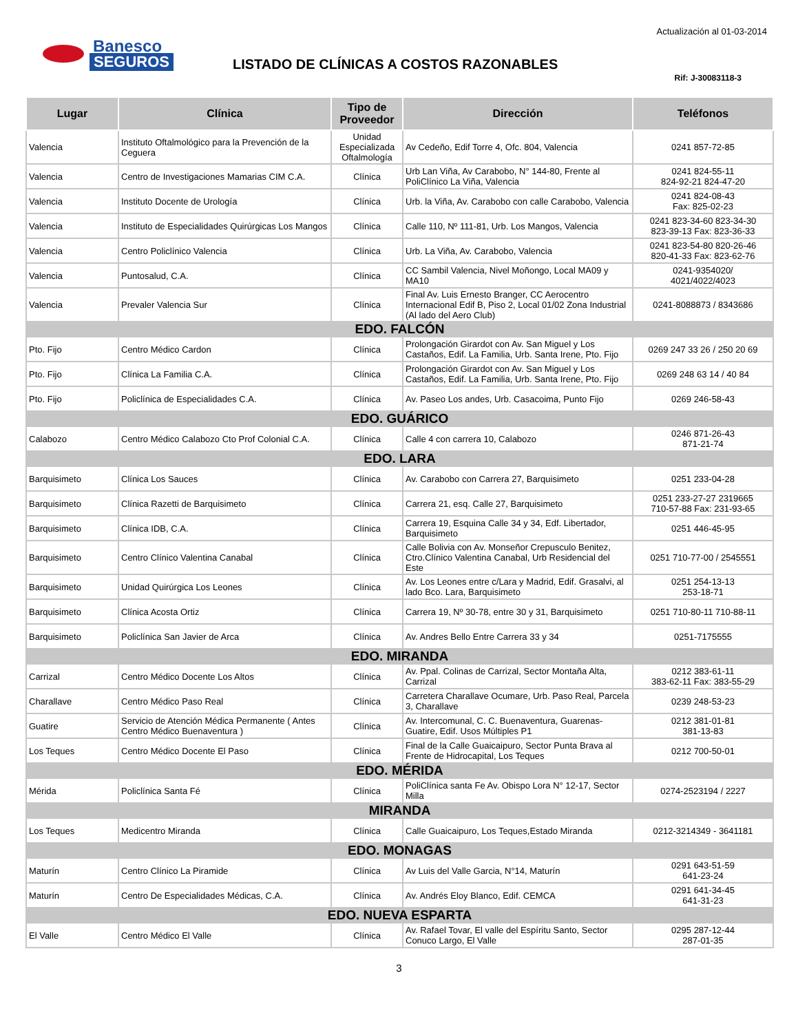Banesco
SEGUROS
Actualización al 01-03-2014
LISTADO DE CLÍNICAS A COSTOS RAZONABLES
Rif: J-30083118-3
| Lugar | Clínica | Tipo de Proveedor | Dirección | Teléfonos |
| --- | --- | --- | --- | --- |
| Valencia | Instituto Oftalmológico para la Prevención de la Ceguera | Unidad Especializada Oftalmología | Av Cedeño, Edif Torre 4, Ofc. 804, Valencia | 0241 857-72-85 |
| Valencia | Centro de Investigaciones Mamarias CIM C.A. | Clínica | Urb Lan Viña, Av Carabobo, N° 144-80, Frente al PoliClínico La Viña, Valencia | 0241 824-55-11 824-92-21 824-47-20 |
| Valencia | Instituto Docente de Urología | Clínica | Urb. la Viña, Av. Carabobo con calle Carabobo, Valencia | 0241 824-08-43 Fax: 825-02-23 |
| Valencia | Instituto de Especialidades Quirúrgicas Los Mangos | Clínica | Calle 110, Nº 111-81, Urb. Los Mangos, Valencia | 0241 823-34-60 823-34-30 823-39-13 Fax: 823-36-33 |
| Valencia | Centro Policlínico Valencia | Clínica | Urb. La Viña, Av. Carabobo, Valencia | 0241 823-54-80 820-26-46 820-41-33 Fax: 823-62-76 |
| Valencia | Puntosalud, C.A. | Clínica | CC Sambil Valencia, Nivel Moñongo, Local MA09 y MA10 | 0241-9354020/ 4021/4022/4023 |
| Valencia | Prevaler Valencia Sur | Clínica | Final Av. Luis Ernesto Branger, CC Aerocentro Internacional Edif B, Piso 2, Local 01/02 Zona Industrial (Al lado del Aero Club) | 0241-8088873 / 8343686 |
| EDO. FALCÓN | | | | |
| Pto. Fijo | Centro Médico Cardon | Clínica | Prolongación Girardot con Av. San Miguel y Los Castaños, Edif. La Familia, Urb. Santa Irene, Pto. Fijo | 0269 247 33 26 / 250 20 69 |
| Pto. Fijo | Clínica La Familia C.A. | Clínica | Prolongación Girardot con Av. San Miguel y Los Castaños, Edif. La Familia, Urb. Santa Irene, Pto. Fijo | 0269 248 63 14 / 40 84 |
| Pto. Fijo | Policlínica de Especialidades C.A. | Clínica | Av. Paseo Los andes, Urb. Casacoima, Punto Fijo | 0269 246-58-43 |
| EDO. GUÁRICO | | | | |
| Calabozo | Centro Médico Calabozo Cto Prof Colonial C.A. | Clínica | Calle 4 con carrera 10, Calabozo | 0246 871-26-43 871-21-74 |
| EDO. LARA | | | | |
| Barquisimeto | Clínica Los Sauces | Clínica | Av. Carabobo con Carrera 27, Barquisimeto | 0251 233-04-28 |
| Barquisimeto | Clínica Razetti de Barquisimeto | Clínica | Carrera 21, esq. Calle 27, Barquisimeto | 0251 233-27-27 2319665 710-57-88 Fax: 231-93-65 |
| Barquisimeto | Clínica IDB, C.A. | Clínica | Carrera 19, Esquina Calle 34 y 34, Edf. Libertador, Barquisimeto | 0251 446-45-95 |
| Barquisimeto | Centro Clínico Valentina Canabal | Clínica | Calle Bolivia con Av. Monseñor Crepusculo Benitez, Ctro.Clínico Valentina Canabal, Urb Residencial del Este | 0251 710-77-00 / 2545551 |
| Barquisimeto | Unidad Quirúrgica Los Leones | Clínica | Av. Los Leones entre c/Lara y Madrid, Edif. Grasalvi, al lado Bco. Lara, Barquisimeto | 0251 254-13-13 253-18-71 |
| Barquisimeto | Clínica Acosta Ortiz | Clínica | Carrera 19, Nº 30-78, entre 30 y 31, Barquisimeto | 0251 710-80-11 710-88-11 |
| Barquisimeto | Policlínica San Javier de Arca | Clínica | Av. Andres Bello Entre Carrera 33 y 34 | 0251-7175555 |
| EDO. MIRANDA | | | | |
| Carrizal | Centro Médico Docente Los Altos | Clínica | Av. Ppal. Colinas de Carrizal, Sector Montaña Alta, Carrizal | 0212 383-61-11 383-62-11 Fax: 383-55-29 |
| Charallave | Centro Médico Paso Real | Clínica | Carretera Charallave Ocumare, Urb. Paso Real, Parcela 3, Charallave | 0239 248-53-23 |
| Guatire | Servicio de Atención Médica Permanente ( Antes Centro Médico Buenaventura ) | Clínica | Av. Intercomunal, C. C. Buenaventura, Guarenas-Guatire, Edif. Usos Múltiples P1 | 0212 381-01-81 381-13-83 |
| Los Teques | Centro Médico Docente El Paso | Clínica | Final de la Calle Guaicaipuro, Sector Punta Brava al Frente de Hidrocapital, Los Teques | 0212 700-50-01 |
| EDO. MÉRIDA | | | | |
| Mérida | Policlínica Santa Fé | Clínica | PoliClínica santa Fe Av. Obispo Lora N° 12-17, Sector Milla | 0274-2523194 / 2227 |
| MIRANDA | | | | |
| Los Teques | Medicentro Miranda | Clínica | Calle Guaicaipuro, Los Teques,Estado Miranda | 0212-3214349 - 3641181 |
| EDO. MONAGAS | | | | |
| Maturín | Centro Clínico La Piramide | Clínica | Av Luis del Valle Garcia, N°14, Maturín | 0291 643-51-59 641-23-24 |
| Maturín | Centro De Especialidades Médicas, C.A. | Clínica | Av. Andrés Eloy Blanco, Edif. CEMCA | 0291 641-34-45 641-31-23 |
| EDO. NUEVA ESPARTA | | | | |
| El Valle | Centro Médico El Valle | Clínica | Av. Rafael Tovar, El valle del Espíritu Santo, Sector Conuco Largo, El Valle | 0295 287-12-44 287-01-35 |
3